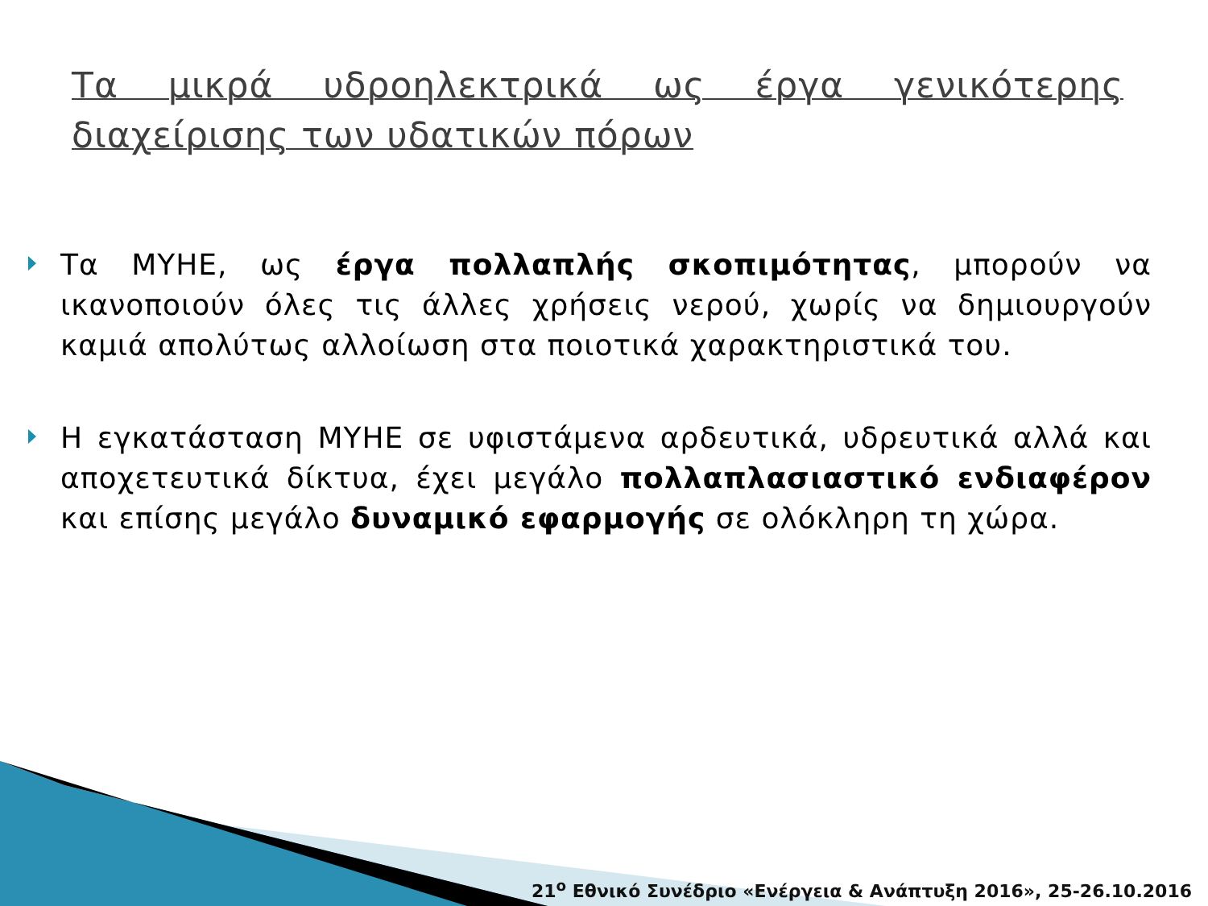Τα μικρά υδροηλεκτρικά ως έργα γενικότερης διαχείρισης των υδατικών πόρων
Τα ΜΥΗΕ, ως έργα πολλαπλής σκοπιμότητας, μπορούν να ικανοποιούν όλες τις άλλες χρήσεις νερού, χωρίς να δημιουργούν καμιά απολύτως αλλοίωση στα ποιοτικά χαρακτηριστικά του.
Η εγκατάσταση ΜΥΗΕ σε υφιστάμενα αρδευτικά, υδρευτικά αλλά και αποχετευτικά δίκτυα, έχει μεγάλο πολλαπλασιαστικό ενδιαφέρον και επίσης μεγάλο δυναμικό εφαρμογής σε ολόκληρη τη χώρα.
21<sup>ο</sup> Εθνικό Συνέδριο «Ενέργεια & Ανάπτυξη 2016», 25-26.10.2016